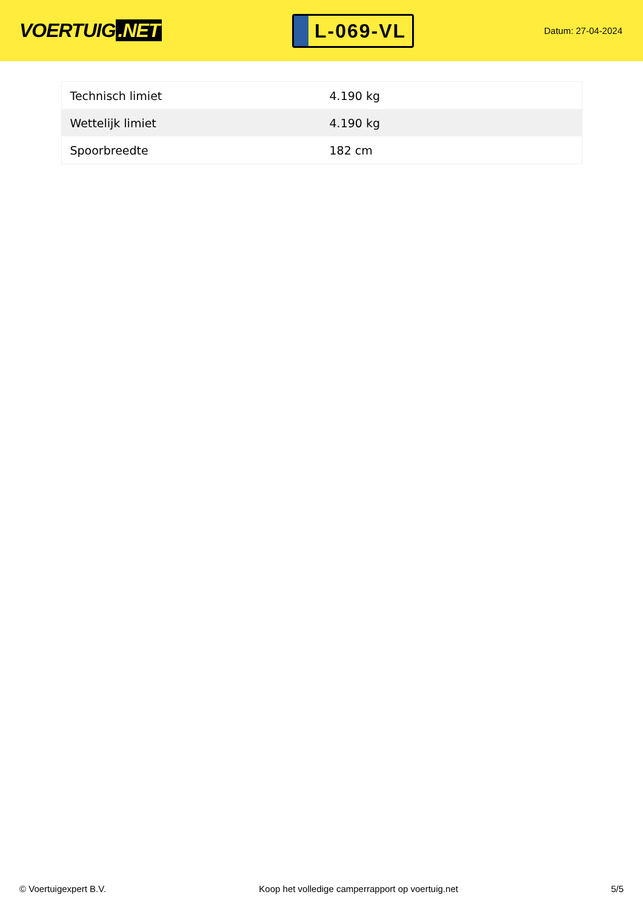VOERTUIG.NET
L-069-VL
Datum: 27-04-2024
| Technisch limiet | 4.190 kg |
| Wettelijk limiet | 4.190 kg |
| Spoorbreedte | 182 cm |
© Voertuigexpert B.V. Koop het volledige camperrapport op voertuig.net 5/5